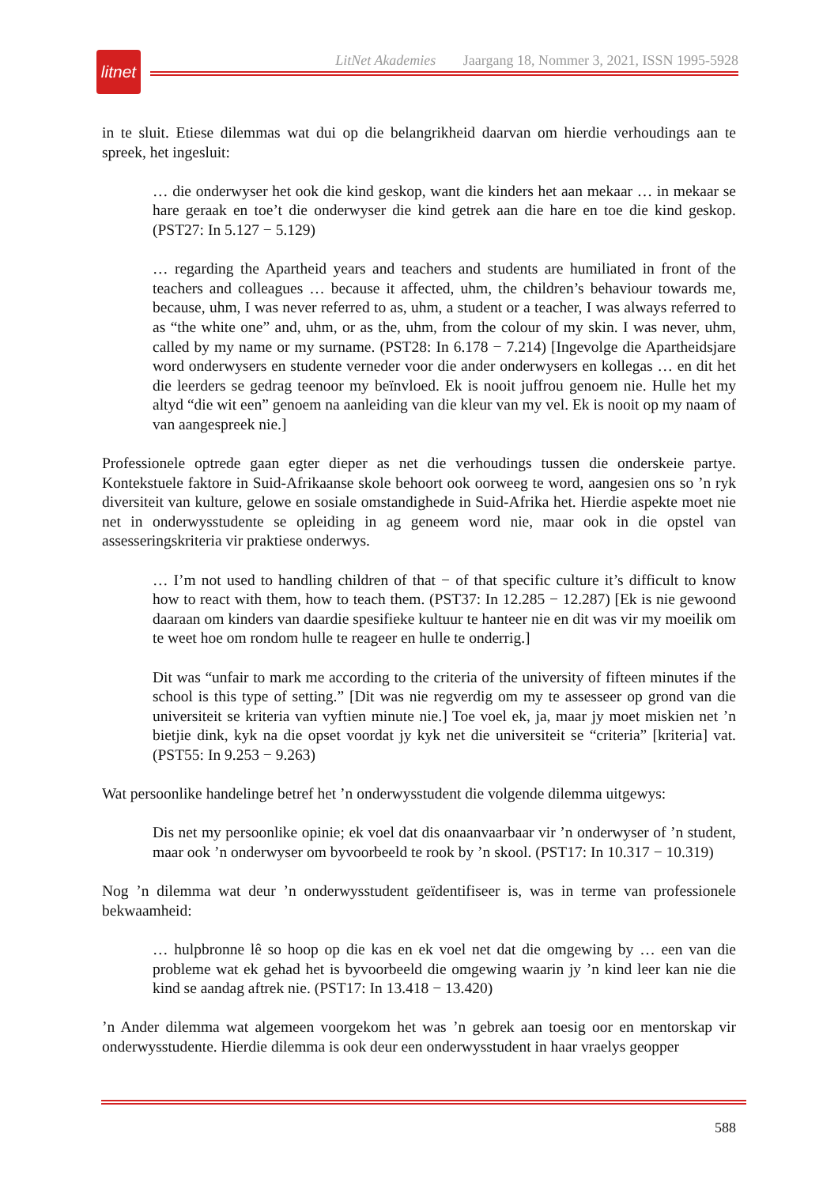litnet
LitNet Akademies Jaargang 18, Nommer 3, 2021, ISSN 1995-5928
in te sluit. Etiese dilemmas wat dui op die belangrikheid daarvan om hierdie verhoudings aan te spreek, het ingesluit:
… die onderwyser het ook die kind geskop, want die kinders het aan mekaar … in mekaar se hare geraak en toe’t die onderwyser die kind getrek aan die hare en toe die kind geskop. (PST27: In 5.127 − 5.129)
… regarding the Apartheid years and teachers and students are humiliated in front of the teachers and colleagues … because it affected, uhm, the children’s behaviour towards me, because, uhm, I was never referred to as, uhm, a student or a teacher, I was always referred to as “the white one” and, uhm, or as the, uhm, from the colour of my skin. I was never, uhm, called by my name or my surname. (PST28: In 6.178 − 7.214) [Ingevolge die Apartheidsjare word onderwysers en studente verneder voor die ander onderwysers en kollegas … en dit het die leerders se gedrag teenoor my beïnvloed. Ek is nooit juffrou genoem nie. Hulle het my altyd “die wit een” genoem na aanleiding van die kleur van my vel. Ek is nooit op my naam of van aangespreek nie.]
Professionele optrede gaan egter dieper as net die verhoudings tussen die onderskeie partye. Kontekstuele faktore in Suid-Afrikaanse skole behoort ook oorweeg te word, aangesien ons so ’n ryk diversiteit van kulture, gelowe en sosiale omstandighede in Suid-Afrika het. Hierdie aspekte moet nie net in onderwysstudente se opleiding in ag geneem word nie, maar ook in die opstel van assesseringskriteria vir praktiese onderwys.
… I’m not used to handling children of that − of that specific culture it’s difficult to know how to react with them, how to teach them. (PST37: In 12.285 − 12.287) [Ek is nie gewoond daaraan om kinders van daardie spesifieke kultuur te hanteer nie en dit was vir my moeilik om te weet hoe om rondom hulle te reageer en hulle te onderrig.]
Dit was “unfair to mark me according to the criteria of the university of fifteen minutes if the school is this type of setting.” [Dit was nie regverdig om my te assesseer op grond van die universiteit se kriteria van vyftien minute nie.] Toe voel ek, ja, maar jy moet miskien net ’n bietjie dink, kyk na die opset voordat jy kyk net die universiteit se “criteria” [kriteria] vat. (PST55: In 9.253 − 9.263)
Wat persoonlike handelinge betref het ’n onderwysstudent die volgende dilemma uitgewys:
Dis net my persoonlike opinie; ek voel dat dis onaanvaarbaar vir ’n onderwyser of ’n student, maar ook ’n onderwyser om byvoorbeeld te rook by ’n skool. (PST17: In 10.317 − 10.319)
Nog ’n dilemma wat deur ’n onderwysstudent geïdentifiseer is, was in terme van professionele bekwaamheid:
… hulpbronne lê so hoop op die kas en ek voel net dat die omgewing by … een van die probleme wat ek gehad het is byvoorbeeld die omgewing waarin jy ’n kind leer kan nie die kind se aandag aftrek nie. (PST17: In 13.418 − 13.420)
’n Ander dilemma wat algemeen voorgekom het was ’n gebrek aan toesig oor en mentorskap vir onderwysstudente. Hierdie dilemma is ook deur een onderwysstudent in haar vraelys geopper
588